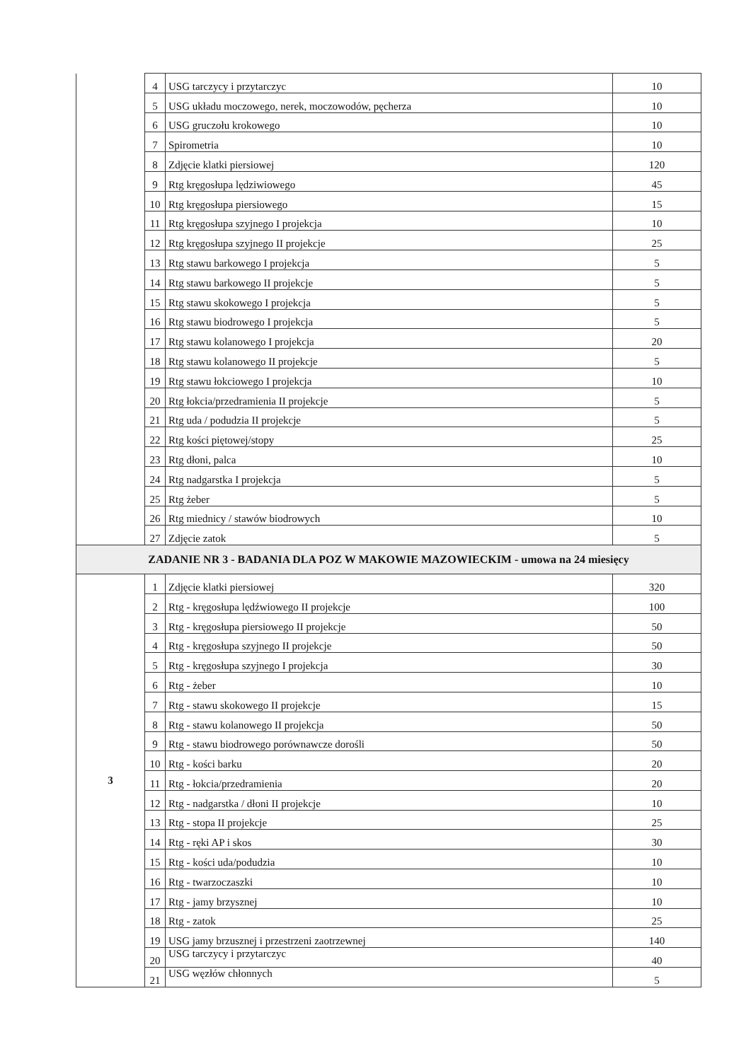| | 4 | USG tarczycy i przytarczyc | 10 |
| | 5 | USG układu moczowego, nerek, moczowodów, pęcherza | 10 |
| | 6 | USG gruczołu krokowego | 10 |
| | 7 | Spirometria | 10 |
| | 8 | Zdjęcie klatki piersiowej | 120 |
| | 9 | Rtg kręgosłupa lędziwiowego | 45 |
| | 10 | Rtg kręgosłupa piersiowego | 15 |
| | 11 | Rtg kręgosłupa szyjnego I projekcja | 10 |
| | 12 | Rtg kręgosłupa szyjnego II projekcje | 25 |
| | 13 | Rtg stawu barkowego I projekcja | 5 |
| | 14 | Rtg stawu barkowego II projekcje | 5 |
| | 15 | Rtg stawu skokowego I projekcja | 5 |
| | 16 | Rtg stawu biodrowego I projekcja | 5 |
| | 17 | Rtg stawu kolanowego I projekcja | 20 |
| | 18 | Rtg stawu kolanowego II projekcje | 5 |
| | 19 | Rtg stawu łokciowego I projekcja | 10 |
| | 20 | Rtg łokcia/przedramienia II projekcje | 5 |
| | 21 | Rtg uda / podudzia II projekcje | 5 |
| | 22 | Rtg kości piętowej/stopy | 25 |
| | 23 | Rtg dłoni, palca | 10 |
| | 24 | Rtg nadgarstka I projekcja | 5 |
| | 25 | Rtg żeber | 5 |
| | 26 | Rtg miednicy / stawów biodrowych | 10 |
| | 27 | Zdjęcie zatok | 5 |
| ZADANIE NR 3 - BADANIA DLA POZ W MAKOWIE MAZOWIECKIM - umowa na 24 miesięcy | | | |
| 3 | 1 | Zdjęcie klatki piersiowej | 320 |
| | 2 | Rtg - kręgosłupa lędźwiowego II projekcje | 100 |
| | 3 | Rtg - kręgosłupa piersiowego II projekcje | 50 |
| | 4 | Rtg - kręgosłupa szyjnego II projekcje | 50 |
| | 5 | Rtg - kręgosłupa szyjnego I projekcja | 30 |
| | 6 | Rtg - żeber | 10 |
| | 7 | Rtg - stawu skokowego II projekcje | 15 |
| | 8 | Rtg - stawu kolanowego II projekcja | 50 |
| | 9 | Rtg - stawu biodrowego porównawcze dorośli | 50 |
| | 10 | Rtg - kości barku | 20 |
| | 11 | Rtg - łokcia/przedramienia | 20 |
| | 12 | Rtg - nadgarstka / dłoni II projekcje | 10 |
| | 13 | Rtg - stopa II projekcje | 25 |
| | 14 | Rtg - ręki AP i skos | 30 |
| | 15 | Rtg - kości uda/podudzia | 10 |
| | 16 | Rtg - twarzoczaszki | 10 |
| | 17 | Rtg - jamy brzysznej | 10 |
| | 18 | Rtg - zatok | 25 |
| | 19 | USG jamy brzusznej i przestrzeni zaotrzewnej | 140 |
| | 20 | USG tarczycy i przytarczyc | 40 |
| | 21 | USG węzłów chłonnych | 5 |